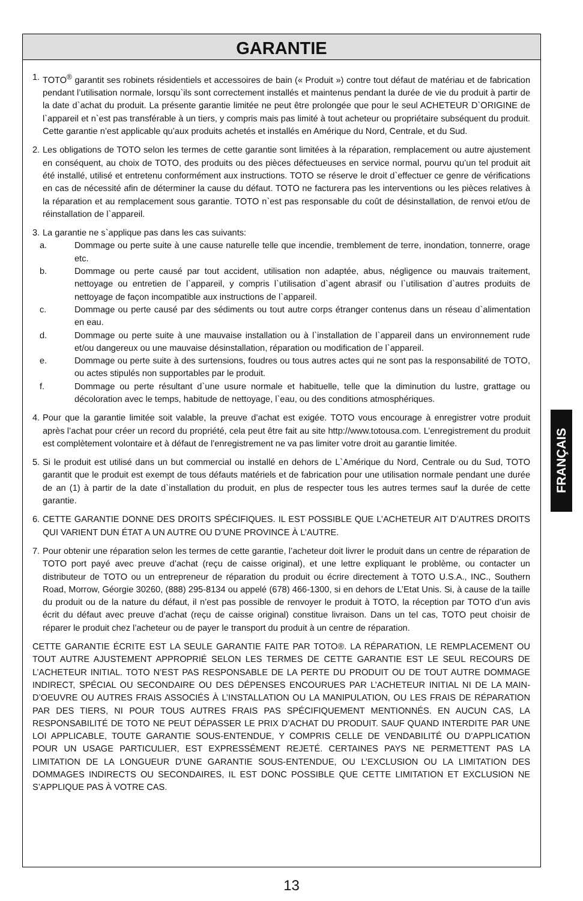GARANTIE
1.
TOTO<sup>®</sup> garantit ses robinets résidentiels et accessoires de bain (« Produit ») contre tout défaut de matériau et de fabrication pendant l’utilisation normale, lorsqu`ils sont correctement installés et maintenus pendant la durée de vie du produit à partir de la date d`achat du produit. La présente garantie limitée ne peut être prolongée que pour le seul ACHETEUR D`ORIGINE de l`appareil et n`est pas transférable à un tiers, y compris mais pas limité à tout acheteur ou propriétaire subséquent du produit. Cette garantie n’est applicable qu’aux produits achetés et installés en Amérique du Nord, Centrale, et du Sud.
2.
Les obligations de TOTO selon les termes de cette garantie sont limitées à la réparation, remplacement ou autre ajustement en conséquent, au choix de TOTO, des produits ou des pièces défectueuses en service normal, pourvu qu’un tel produit ait été installé, utilisé et entretenu conformément aux instructions. TOTO se réserve le droit d`effectuer ce genre de vérifications en cas de nécessité afin de déterminer la cause du défaut. TOTO ne facturera pas les interventions ou les pièces relatives à la réparation et au remplacement sous garantie. TOTO n`est pas responsable du coût de désinstallation, de renvoi et/ou de réinstallation de l`appareil.
3.
La garantie ne s`applique pas dans les cas suivants:
a. Dommage ou perte suite à une cause naturelle telle que incendie, tremblement de terre, inondation, tonnerre, orage etc.
b. Dommage ou perte causé par tout accident, utilisation non adaptée, abus, négligence ou mauvais traitement, nettoyage ou entretien de l`appareil, y compris l`utilisation d`agent abrasif ou l`utilisation d`autres produits de nettoyage de façon incompatible aux instructions de l`appareil.
c. Dommage ou perte causé par des sédiments ou tout autre corps étranger contenus dans un réseau d`alimentation en eau.
d. Dommage ou perte suite à une mauvaise installation ou à l`installation de l`appareil dans un environnement rude et/ou dangereux ou une mauvaise désinstallation, réparation ou modification de l`appareil.
e. Dommage ou perte suite à des surtensions, foudres ou tous autres actes qui ne sont pas la responsabilité de TOTO, ou actes stipulés non supportables par le produit.
f. Dommage ou perte résultant d`une usure normale et habituelle, telle que la diminution du lustre, grattage ou décoloration avec le temps, habitude de nettoyage, l`eau, ou des conditions atmosphériques.
4.
Pour que la garantie limitée soit valable, la preuve d’achat est exigée. TOTO vous encourage à enregistrer votre produit après l’achat pour créer un record du propriété, cela peut être fait au site http://www.totousa.com. L’enregistrement du produit est complètement volontaire et à défaut de l’enregistrement ne va pas limiter votre droit au garantie limitée.
5.
Si le produit est utilisé dans un but commercial ou installé en dehors de L`Amérique du Nord, Centrale ou du Sud, TOTO garantit que le produit est exempt de tous défauts matériels et de fabrication pour une utilisation normale pendant une durée de an (1) à partir de la date d`installation du produit, en plus de respecter tous les autres termes sauf la durée de cette garantie.
6.
CETTE GARANTIE DONNE DES DROITS SPÉCIFIQUES. IL EST POSSIBLE QUE L’ACHETEUR AIT D’AUTRES DROITS QUI VARIENT DUN ÉTAT A UN AUTRE OU D’UNE PROVINCE À L’AUTRE.
7.
Pour obtenir une réparation selon les termes de cette garantie, l’acheteur doit livrer le produit dans un centre de réparation de TOTO port payé avec preuve d’achat (reçu de caisse original), et une lettre expliquant le problème, ou contacter un distributeur de TOTO ou un entrepreneur de réparation du produit ou écrire directement à TOTO U.S.A., INC., Southern Road, Morrow, Géorgie 30260, (888) 295-8134 ou appelé (678) 466-1300, si en dehors de L’Etat Unis. Si, à cause de la taille du produit ou de la nature du défaut, il n’est pas possible de renvoyer le produit à TOTO, la réception par TOTO d’un avis écrit du défaut avec preuve d’achat (reçu de caisse original) constitue livraison. Dans un tel cas, TOTO peut choisir de réparer le produit chez l’acheteur ou de payer le transport du produit à un centre de réparation.
CETTE GARANTIE ÉCRITE EST LA SEULE GARANTIE FAITE PAR TOTO®. LA RÉPARATION, LE REMPLACEMENT OU TOUT AUTRE AJUSTEMENT APPROPRIÉ SELON LES TERMES DE CETTE GARANTIE EST LE SEUL RECOURS DE L’ACHETEUR INITIAL. TOTO N’EST PAS RESPONSABLE DE LA PERTE DU PRODUIT OU DE TOUT AUTRE DOMMAGE INDIRECT, SPÉCIAL OU SECONDAIRE OU DES DÉPENSES ENCOURUES PAR L’ACHETEUR INITIAL NI DE LA MAIN-D’OEUVRE OU AUTRES FRAIS ASSOCIÉS À L’INSTALLATION OU LA MANIPULATION, OU LES FRAIS DE RÉPARATION PAR DES TIERS, NI POUR TOUS AUTRES FRAIS PAS SPÉCIFIQUEMENT MENTIONNÉS. EN AUCUN CAS, LA RESPONSABILITÉ DE TOTO NE PEUT DÉPASSER LE PRIX D’ACHAT DU PRODUIT. SAUF QUAND INTERDITE PAR UNE LOI APPLICABLE, TOUTE GARANTIE SOUS-ENTENDUE, Y COMPRIS CELLE DE VENDABILITÉ OU D’APPLICATION POUR UN USAGE PARTICULIER, EST EXPRESSÉMENT REJETÉ. CERTAINES PAYS NE PERMETTENT PAS LA LIMITATION DE LA LONGUEUR D’UNE GARANTIE SOUS-ENTENDUE, OU L’EXCLUSION OU LA LIMITATION DES DOMMAGES INDIRECTS OU SECONDAIRES, IL EST DONC POSSIBLE QUE CETTE LIMITATION ET EXCLUSION NE S’APPLIQUE PAS À VOTRE CAS.
FRANÇAIS
13